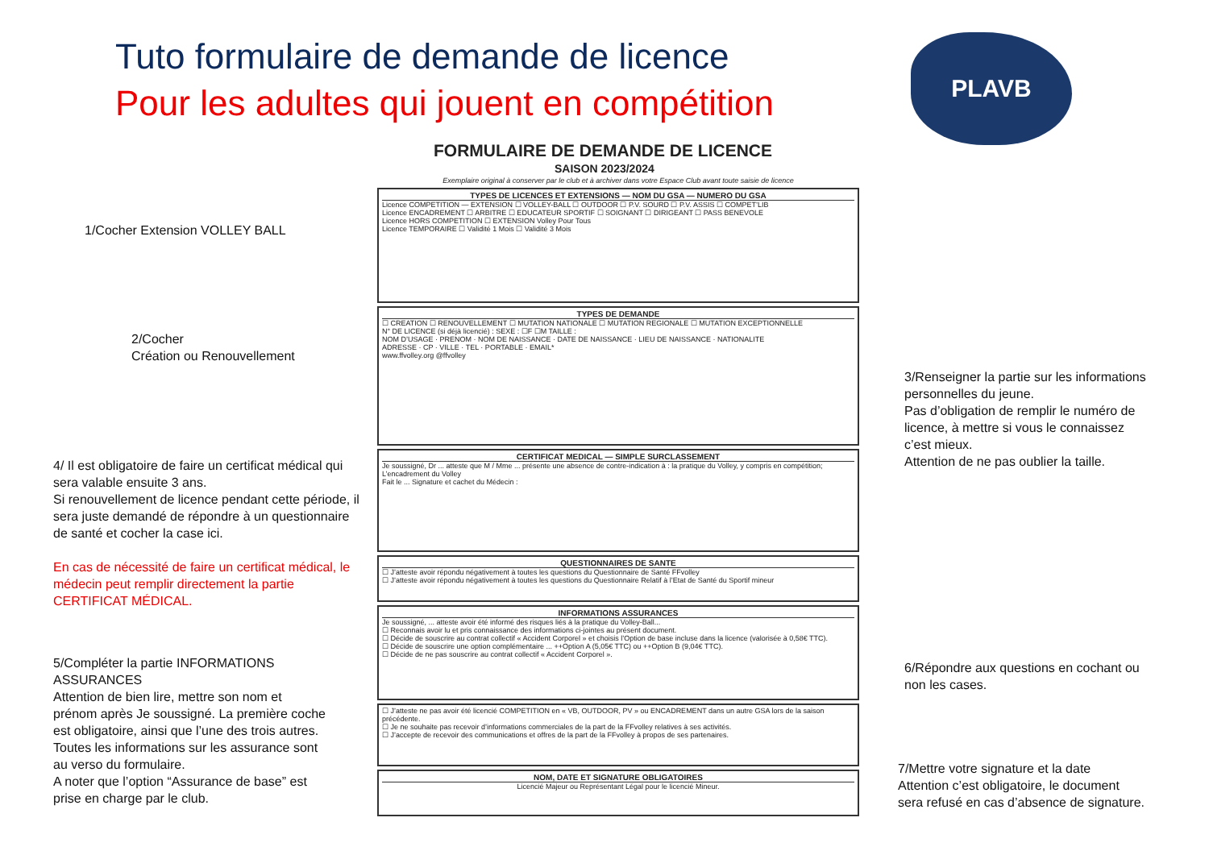Tuto formulaire de demande de licence
Pour les adultes qui jouent en compétition
PLAVB
1/Cocher Extension VOLLEY BALL
2/Cocher
Création ou Renouvellement
3/Renseigner la partie sur les informations personnelles du jeune.
Pas d’obligation de remplir le numéro de licence, à mettre si vous le connaissez c’est mieux.
Attention de ne pas oublier la taille.
4/ Il est obligatoire de faire un certificat médical qui sera valable ensuite 3 ans.
Si renouvellement de licence pendant cette période, il sera juste demandé de répondre à un questionnaire de santé et cocher la case ici.
En cas de nécessité de faire un certificat médical, le médecin peut remplir directement la partie CERTIFICAT MÉDICAL.
5/Compléter la partie INFORMATIONS ASSURANCES
Attention de bien lire, mettre son nom et prénom après Je soussigné. La première coche est obligatoire, ainsi que l’une des trois autres. Toutes les informations sur les assurance sont au verso du formulaire.
A noter que l’option “Assurance de base” est prise en charge par le club.
6/Répondre aux questions en cochant ou non les cases.
7/Mettre votre signature et la date
Attention c’est obligatoire, le document sera refusé en cas d’absence de signature.
FORMULAIRE DE DEMANDE DE LICENCE
SAISON 2023/2024
Exemplaire original à conserver par le club et à archiver dans votre Espace Club avant toute saisie de licence
TYPES DE LICENCES ET EXTENSIONS — NOM DU GSA — NUMERO DU GSA
Licence COMPETITION — EXTENSION ☐ VOLLEY-BALL ☐ OUTDOOR ☐ P.V. SOURD ☐ P.V. ASSIS ☐ COMPET’LIB
Licence ENCADREMENT ☐ ARBITRE ☐ EDUCATEUR SPORTIF ☐ SOIGNANT ☐ DIRIGEANT ☐ PASS BENEVOLE
Licence HORS COMPETITION ☐ EXTENSION Volley Pour Tous
Licence TEMPORAIRE ☐ Validité 1 Mois ☐ Validité 3 Mois
TYPES DE DEMANDE
☐ CREATION ☐ RENOUVELLEMENT ☐ MUTATION NATIONALE ☐ MUTATION REGIONALE ☐ MUTATION EXCEPTIONNELLE
N° DE LICENCE (si déjà licencié) : SEXE : ☐F ☐M TAILLE :
NOM D’USAGE · PRENOM · NOM DE NAISSANCE · DATE DE NAISSANCE · LIEU DE NAISSANCE · NATIONALITE
ADRESSE · CP · VILLE · TEL · PORTABLE · EMAIL*
www.ffvolley.org @ffvolley
CERTIFICAT MEDICAL — SIMPLE SURCLASSEMENT
Je soussigné, Dr ... atteste que M / Mme ... présente une absence de contre-indication à : la pratique du Volley, y compris en compétition; L’encadrement du Volley
Fait le ... Signature et cachet du Médecin :
QUESTIONNAIRES DE SANTE
☐ J’atteste avoir répondu négativement à toutes les questions du Questionnaire de Santé FFvolley
☐ J’atteste avoir répondu négativement à toutes les questions du Questionnaire Relatif à l’Etat de Santé du Sportif mineur
INFORMATIONS ASSURANCES
Je soussigné, ... atteste avoir été informé des risques liés à la pratique du Volley-Ball...
☐ Reconnais avoir lu et pris connaissance des informations ci-jointes au présent document.
☐ Décide de souscrire au contrat collectif « Accident Corporel » et choisis l’Option de base incluse dans la licence (valorisée à 0,58€ TTC).
☐ Décide de souscrire une option complémentaire ... ++Option A (5,05€ TTC) ou ++Option B (9,04€ TTC).
☐ Décide de ne pas souscrire au contrat collectif « Accident Corporel ».
☐ J’atteste ne pas avoir été licencié COMPETITION en « VB, OUTDOOR, PV » ou ENCADREMENT dans un autre GSA lors de la saison précédente.
☐ Je ne souhaite pas recevoir d’informations commerciales de la part de la FFvolley relatives à ses activités.
☐ J’accepte de recevoir des communications et offres de la part de la FFvolley à propos de ses partenaires.
NOM, DATE ET SIGNATURE OBLIGATOIRES
Licencié Majeur ou Représentant Légal pour le licencié Mineur.